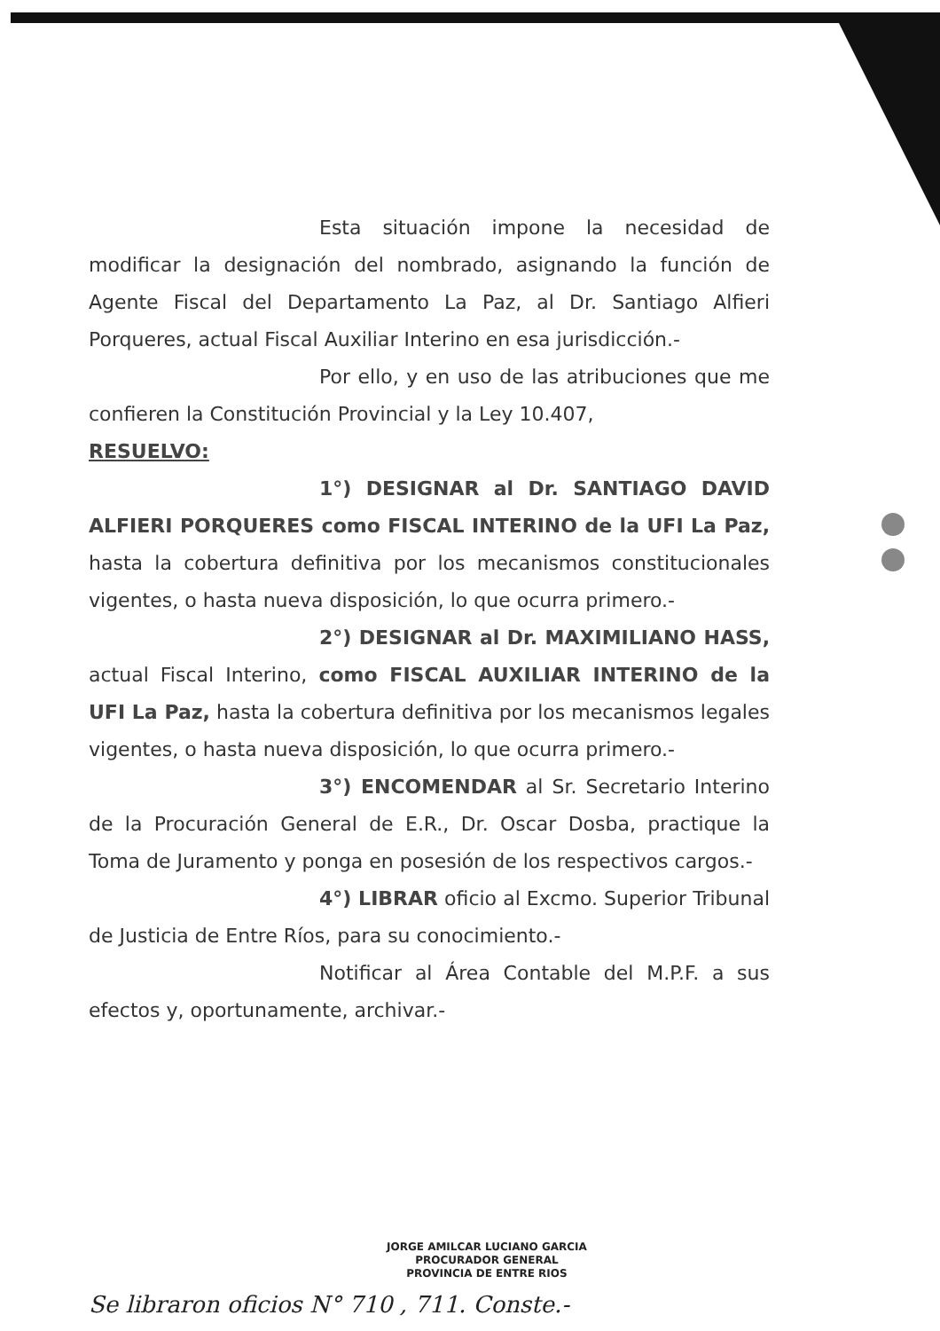Esta situación impone la necesidad de modificar la designación del nombrado, asignando la función de Agente Fiscal del Departamento La Paz, al Dr. Santiago Alfieri Porqueres, actual Fiscal Auxiliar Interino en esa jurisdicción.-
Por ello, y en uso de las atribuciones que me confieren la Constitución Provincial y la Ley 10.407,
RESUELVO:
1°) DESIGNAR al Dr. SANTIAGO DAVID ALFIERI PORQUERES como FISCAL INTERINO de la UFI La Paz, hasta la cobertura definitiva por los mecanismos constitucionales vigentes, o hasta nueva disposición, lo que ocurra primero.-
2°) DESIGNAR al Dr. MAXIMILIANO HASS, actual Fiscal Interino, como FISCAL AUXILIAR INTERINO de la UFI La Paz, hasta la cobertura definitiva por los mecanismos legales vigentes, o hasta nueva disposición, lo que ocurra primero.-
3°) ENCOMENDAR al Sr. Secretario Interino de la Procuración General de E.R., Dr. Oscar Dosba, practique la Toma de Juramento y ponga en posesión de los respectivos cargos.-
4°) LIBRAR oficio al Excmo. Superior Tribunal de Justicia de Entre Ríos, para su conocimiento.-
Notificar al Área Contable del M.P.F. a sus efectos y, oportunamente, archivar.-
JORGE AMILCAR LUCIANO GARCIA
PROCURADOR GENERAL
PROVINCIA DE ENTRE RIOS
Se libraron oficios N° 710 , 711. Conste.-